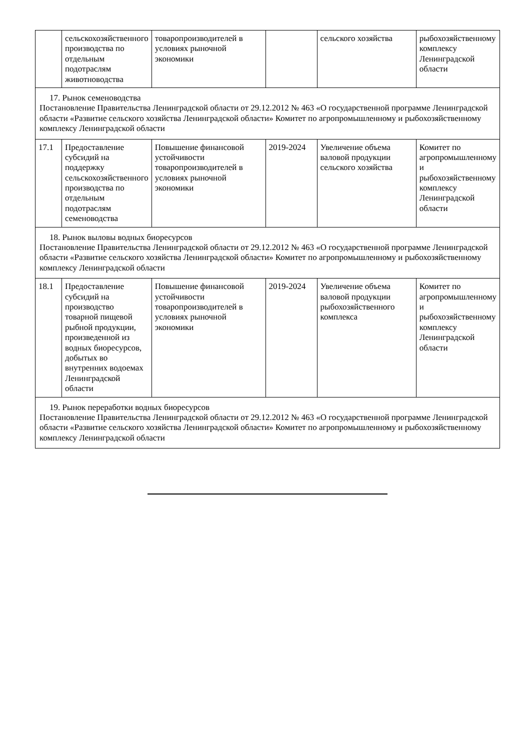| | сельскохозяйственного производства по отдельным подотраслям животноводства | товаропроизводителей в условиях рыночной экономики | | сельского хозяйства | рыбохозяйственному комплексу Ленинградской области |
| 17. Рынок семеноводства Постановление Правительства Ленинградской области от 29.12.2012 № 463 «О государственной программе Ленинградской области «Развитие сельского хозяйства Ленинградской области» Комитет по агропромышленному и рыбохозяйственному комплексу Ленинградской области | | | | | |
| 17.1 | Предоставление субсидий на поддержку сельскохозяйственного производства по отдельным подотраслям семеноводства | Повышение финансовой устойчивости товаропроизводителей в условиях рыночной экономики | 2019-2024 | Увеличение объема валовой продукции сельского хозяйства | Комитет по агропромышленному и рыбохозяйственному комплексу Ленинградской области |
| 18. Рынок выловы водных биоресурсов Постановление Правительства Ленинградской области от 29.12.2012 № 463 «О государственной программе Ленинградской области «Развитие сельского хозяйства Ленинградской области» Комитет по агропромышленному и рыбохозяйственному комплексу Ленинградской области | | | | | |
| 18.1 | Предоставление субсидий на производство товарной пищевой рыбной продукции, произведенной из водных биоресурсов, добытых во внутренних водоемах Ленинградской области | Повышение финансовой устойчивости товаропроизводителей в условиях рыночной экономики | 2019-2024 | Увеличение объема валовой продукции рыбохозяйственного комплекса | Комитет по агропромышленному и рыбохозяйственному комплексу Ленинградской области |
| 19. Рынок переработки водных биоресурсов Постановление Правительства Ленинградской области от 29.12.2012 № 463 «О государственной программе Ленинградской области «Развитие сельского хозяйства Ленинградской области» Комитет по агропромышленному и рыбохозяйственному комплексу Ленинградской области | | | | | |